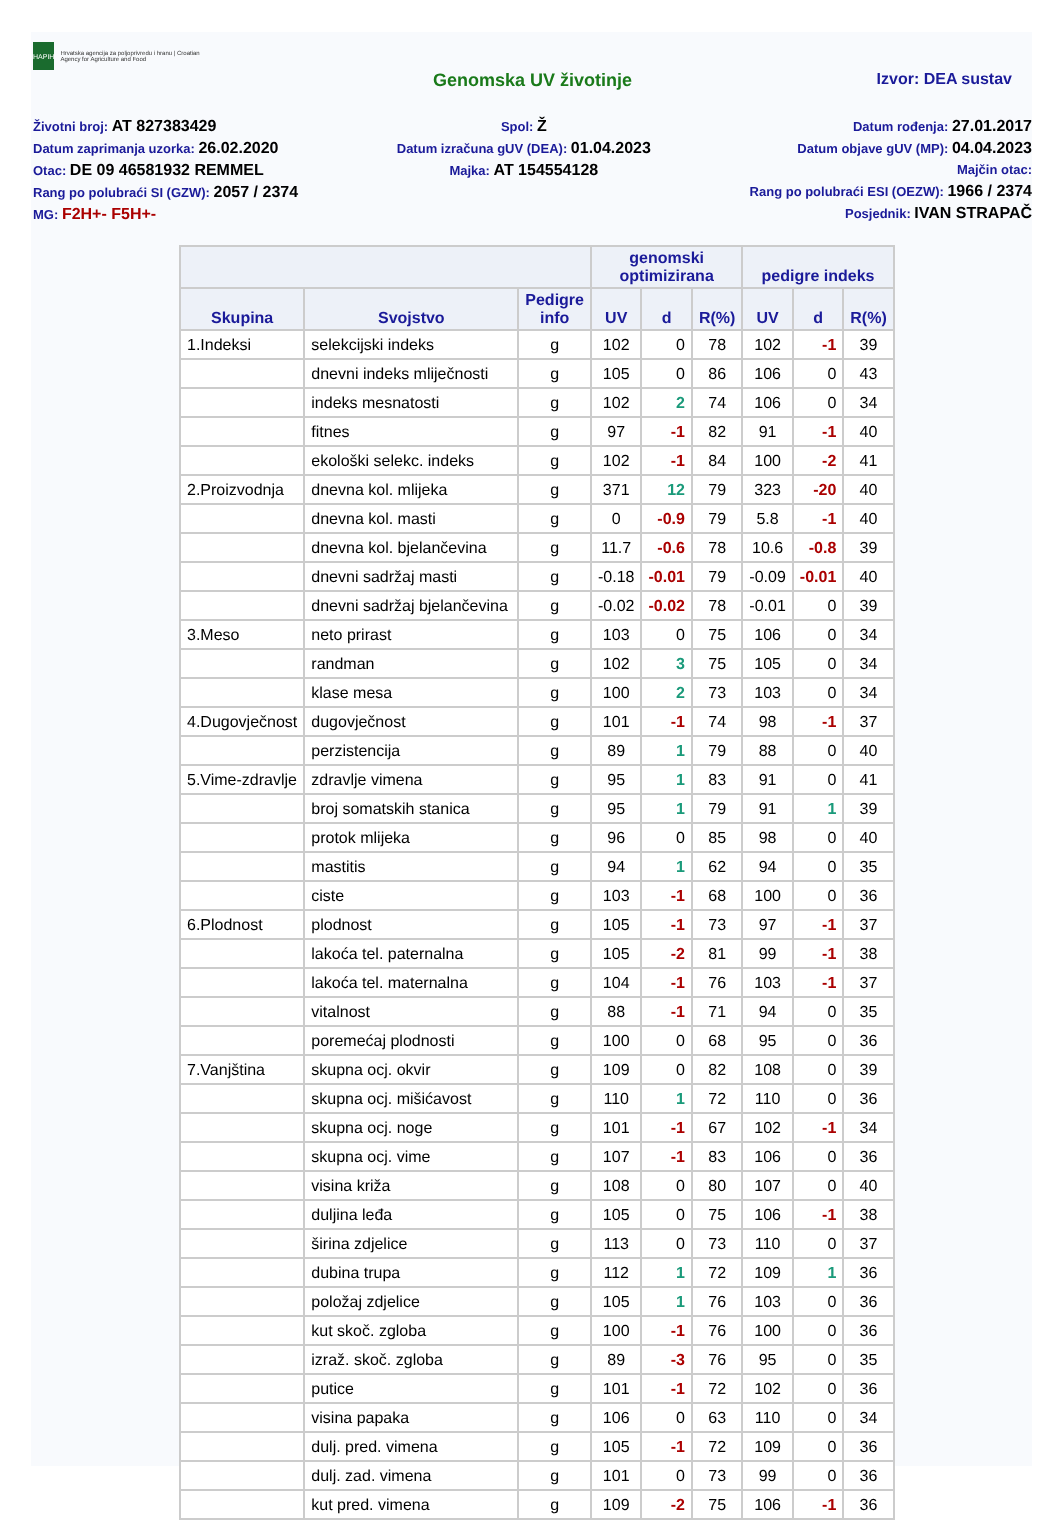HAPIH
Hrvatska agencija za poljoprivredu i hranu | Croatian Agency for Agriculture and Food
Genomska UV životinje Izvor: DEA sustav
Životni broj: AT 827383429
Datum zaprimanja uzorka: 26.02.2020
Otac: DE 09 46581932 REMMEL
Rang po polubraći SI (GZW): 2057 / 2374
MG: F2H+- F5H+-
Spol: Ž
Datum izračuna gUV (DEA): 01.04.2023
Majka: AT 154554128
Datum rođenja: 27.01.2017
Datum objave gUV (MP): 04.04.2023
Majčin otac:
Rang po polubraći ESI (OEZW): 1966 / 2374
Posjednik: IVAN STRAPAČ
| | | | genomski optimizirana | | | pedigre indeks | | |
| --- | --- | --- | --- | --- | --- | --- | --- | --- |
| Skupina | Svojstvo | Pedigre info | UV | d | R(%) | UV | d | R(%) |
| 1.Indeksi | selekcijski indeks | g | 102 | 0 | 78 | 102 | -1 | 39 |
| | dnevni indeks mliječnosti | g | 105 | 0 | 86 | 106 | 0 | 43 |
| | indeks mesnatosti | g | 102 | 2 | 74 | 106 | 0 | 34 |
| | fitnes | g | 97 | -1 | 82 | 91 | -1 | 40 |
| | ekološki selekc. indeks | g | 102 | -1 | 84 | 100 | -2 | 41 |
| 2.Proizvodnja | dnevna kol. mlijeka | g | 371 | 12 | 79 | 323 | -20 | 40 |
| | dnevna kol. masti | g | 0 | -0.9 | 79 | 5.8 | -1 | 40 |
| | dnevna kol. bjelančevina | g | 11.7 | -0.6 | 78 | 10.6 | -0.8 | 39 |
| | dnevni sadržaj masti | g | -0.18 | -0.01 | 79 | -0.09 | -0.01 | 40 |
| | dnevni sadržaj bjelančevina | g | -0.02 | -0.02 | 78 | -0.01 | 0 | 39 |
| 3.Meso | neto prirast | g | 103 | 0 | 75 | 106 | 0 | 34 |
| | randman | g | 102 | 3 | 75 | 105 | 0 | 34 |
| | klase mesa | g | 100 | 2 | 73 | 103 | 0 | 34 |
| 4.Dugovječnost | dugovječnost | g | 101 | -1 | 74 | 98 | -1 | 37 |
| | perzistencija | g | 89 | 1 | 79 | 88 | 0 | 40 |
| 5.Vime-zdravlje | zdravlje vimena | g | 95 | 1 | 83 | 91 | 0 | 41 |
| | broj somatskih stanica | g | 95 | 1 | 79 | 91 | 1 | 39 |
| | protok mlijeka | g | 96 | 0 | 85 | 98 | 0 | 40 |
| | mastitis | g | 94 | 1 | 62 | 94 | 0 | 35 |
| | ciste | g | 103 | -1 | 68 | 100 | 0 | 36 |
| 6.Plodnost | plodnost | g | 105 | -1 | 73 | 97 | -1 | 37 |
| | lakoća tel. paternalna | g | 105 | -2 | 81 | 99 | -1 | 38 |
| | lakoća tel. maternalna | g | 104 | -1 | 76 | 103 | -1 | 37 |
| | vitalnost | g | 88 | -1 | 71 | 94 | 0 | 35 |
| | poremećaj plodnosti | g | 100 | 0 | 68 | 95 | 0 | 36 |
| 7.Vanjština | skupna ocj. okvir | g | 109 | 0 | 82 | 108 | 0 | 39 |
| | skupna ocj. mišićavost | g | 110 | 1 | 72 | 110 | 0 | 36 |
| | skupna ocj. noge | g | 101 | -1 | 67 | 102 | -1 | 34 |
| | skupna ocj. vime | g | 107 | -1 | 83 | 106 | 0 | 36 |
| | visina križa | g | 108 | 0 | 80 | 107 | 0 | 40 |
| | duljina leđa | g | 105 | 0 | 75 | 106 | -1 | 38 |
| | širina zdjelice | g | 113 | 0 | 73 | 110 | 0 | 37 |
| | dubina trupa | g | 112 | 1 | 72 | 109 | 1 | 36 |
| | položaj zdjelice | g | 105 | 1 | 76 | 103 | 0 | 36 |
| | kut skoč. zgloba | g | 100 | -1 | 76 | 100 | 0 | 36 |
| | izraž. skoč. zgloba | g | 89 | -3 | 76 | 95 | 0 | 35 |
| | putice | g | 101 | -1 | 72 | 102 | 0 | 36 |
| | visina papaka | g | 106 | 0 | 63 | 110 | 0 | 34 |
| | dulj. pred. vimena | g | 105 | -1 | 72 | 109 | 0 | 36 |
| | dulj. zad. vimena | g | 101 | 0 | 73 | 99 | 0 | 36 |
| | kut pred. vimena | g | 109 | -2 | 75 | 106 | -1 | 36 |